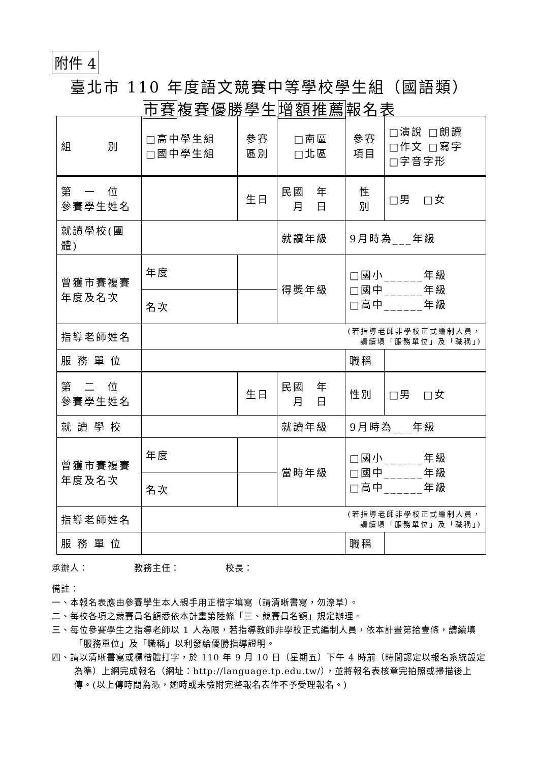附件 4
臺北市 110 年度語文競賽中等學校學生組（國語類）
市賽複賽優勝學生增額推薦報名表
| 組 別 | □高中學生組 □國中學生組 | | 參賽 區別 | □南區 □北區 | 參賽 項目 | □演說 □朗讀 □作文 □寫字 □字音字形 |
| 第 一 位 參賽學生姓名 | | | 生日 | 民國 年 月 日 | 性 別 | □男 □女 |
| 就讀學校(團體) | | | | 就讀年級 | 9月時為___年級 | |
| 曾獲市賽複賽 年度及名次 | 年度 | | | 得獎年級 | □國小______年級 □國中______年級 □高中______年級 | |
| | 名次 | | | | | |
| 指導老師姓名 | (若指導老師非學校正式編制人員， 請續填「服務單位」及「職稱」) | | | | | |
| 服 務 單 位 | | | | | 職稱 | |
| 第 二 位 參賽學生姓名 | | | 生日 | 民國 年 月 日 | 性別 | □男 □女 |
| 就 讀 學 校 | | | | 就讀年級 | 9月時為___年級 | |
| 曾獲市賽複賽 年度及名次 | 年度 | | | 當時年級 | □國小______年級 □國中______年級 □高中______年級 | |
| | 名次 | | | | | |
| 指導老師姓名 | (若指導老師非學校正式編制人員， 請續填「服務單位」及「職稱」) | | | | | |
| 服 務 單 位 | | | | | 職稱 | |
承辦人：　　　　　教務主任：　　　　　校長：
備註：
一、本報名表應由參賽學生本人親手用正楷字填寫（請清晰書寫，勿潦草）。
二、每校各項之競賽員名額悉依本計畫第陸條「三、競賽員名額」規定辦理。
三、每位參賽學生之指導老師以 1 人為限，若指導教師非學校正式編制人員，依本計畫第拾壹條，請續填「服務單位」及「職稱」以利發給優勝指導證明。
四、請以清晰書寫或標楷體打字，於 110 年 9 月 10 日（星期五）下午 4 時前（時間認定以報名系統設定為準）上網完成報名（網址：http://language.tp.edu.tw/），並將報名表核章完拍照或掃描後上傳。(以上傳時間為憑，逾時或未檢附完整報名表件不予受理報名。)